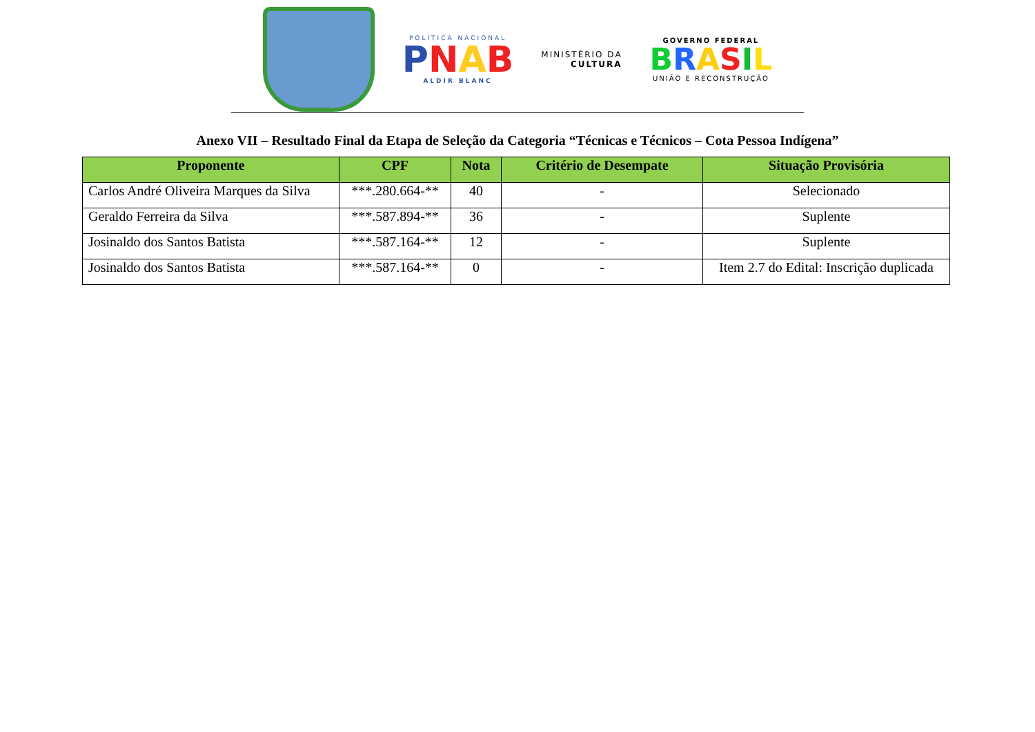POLÍTICA NACIONAL
PNAB
ALDIR BLANC
MINISTÉRIO DA
CULTURA
GOVERNO FEDERAL
BRASIL
UNIÃO E RECONSTRUÇÃO
Anexo VII – Resultado Final da Etapa de Seleção da Categoria “Técnicas e Técnicos – Cota Pessoa Indígena”
| Proponente | CPF | Nota | Critério de Desempate | Situação Provisória |
| --- | --- | --- | --- | --- |
| Carlos André Oliveira Marques da Silva | ***.280.664-** | 40 | - | Selecionado |
| Geraldo Ferreira da Silva | ***.587.894-** | 36 | - | Suplente |
| Josinaldo dos Santos Batista | ***.587.164-** | 12 | - | Suplente |
| Josinaldo dos Santos Batista | ***.587.164-** | 0 | - | Item 2.7 do Edital: Inscrição duplicada |